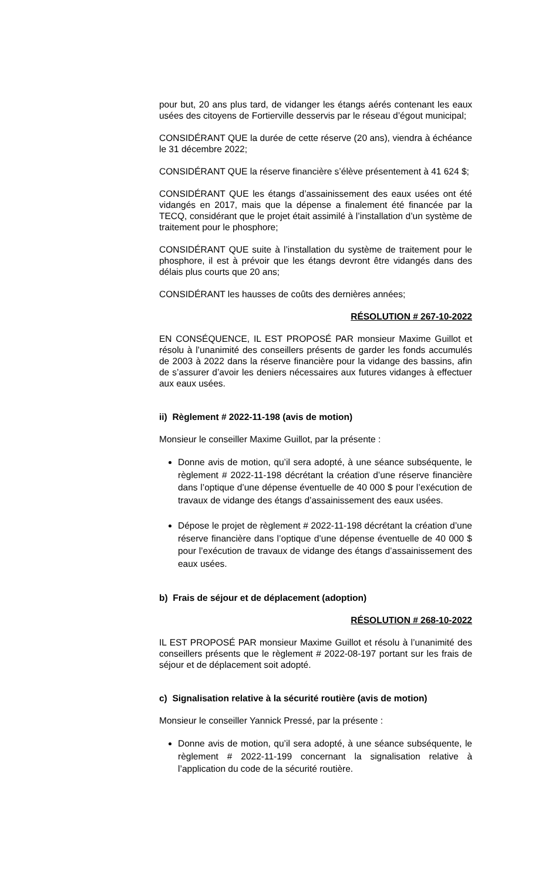pour but, 20 ans plus tard, de vidanger les étangs aérés contenant les eaux usées des citoyens de Fortierville desservis par le réseau d’égout municipal;
CONSIDÉRANT QUE la durée de cette réserve (20 ans), viendra à échéance le 31 décembre 2022;
CONSIDÉRANT QUE la réserve financière s’élève présentement à 41 624 $;
CONSIDÉRANT QUE les étangs d’assainissement des eaux usées ont été vidangés en 2017, mais que la dépense a finalement été financée par la TECQ, considérant que le projet était assimilé à l’installation d’un système de traitement pour le phosphore;
CONSIDÉRANT QUE suite à l’installation du système de traitement pour le phosphore, il est à prévoir que les étangs devront être vidangés dans des délais plus courts que 20 ans;
CONSIDÉRANT les hausses de coûts des dernières années;
RÉSOLUTION # 267-10-2022
EN CONSÉQUENCE, IL EST PROPOSÉ PAR monsieur Maxime Guillot et résolu à l’unanimité des conseillers présents de garder les fonds accumulés de 2003 à 2022 dans la réserve financière pour la vidange des bassins, afin de s’assurer d’avoir les deniers nécessaires aux futures vidanges à effectuer aux eaux usées.
ii) Règlement # 2022-11-198 (avis de motion)
Monsieur le conseiller Maxime Guillot, par la présente :
Donne avis de motion, qu’il sera adopté, à une séance subséquente, le règlement # 2022-11-198 décrétant la création d’une réserve financière dans l’optique d’une dépense éventuelle de 40 000 $ pour l’exécution de travaux de vidange des étangs d’assainissement des eaux usées.
Dépose le projet de règlement # 2022-11-198 décrétant la création d’une réserve financière dans l’optique d’une dépense éventuelle de 40 000 $ pour l’exécution de travaux de vidange des étangs d’assainissement des eaux usées.
b) Frais de séjour et de déplacement (adoption)
RÉSOLUTION # 268-10-2022
IL EST PROPOSÉ PAR monsieur Maxime Guillot et résolu à l’unanimité des conseillers présents que le règlement # 2022-08-197 portant sur les frais de séjour et de déplacement soit adopté.
c) Signalisation relative à la sécurité routière (avis de motion)
Monsieur le conseiller Yannick Pressé, par la présente :
Donne avis de motion, qu’il sera adopté, à une séance subséquente, le règlement # 2022-11-199 concernant la signalisation relative à l’application du code de la sécurité routière.